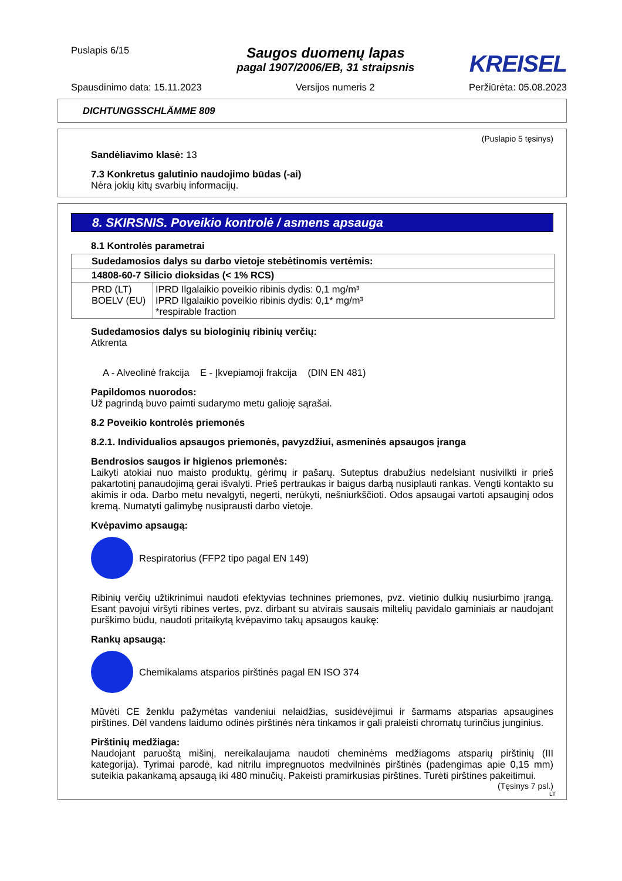Puslapis 6/15
Saugos duomenų lapas
pagal 1907/2006/EB, 31 straipsnis
KREISEL
Spausdinimo data: 15.11.2023 Versijos numeris 2 Peržiūrėta: 05.08.2023
DICHTUNGSSCHLÄMME 809
(Puslapio 5 tęsinys)
Sandėliavimo klasė: 13
7.3 Konkretus galutinio naudojimo būdas (-ai)
Nėra jokių kitų svarbių informacijų.
8. SKIRSNIS. Poveikio kontrolė / asmens apsauga
8.1 Kontrolės parametrai
| Sudedamosios dalys su darbo vietoje stebėtinomis vertėmis: | |
| --- | --- |
| 14808-60-7 Silicio dioksidas (< 1% RCS) | |
| PRD (LT) BOELV (EU) | IPRD Ilgalaikio poveikio ribinis dydis: 0,1 mg/m³ IPRD Ilgalaikio poveikio ribinis dydis: 0,1* mg/m³ *respirable fraction |
Sudedamosios dalys su biologinių ribinių verčių:
Atkrenta
A - Alveolinė frakcija E - Įkvepiamoji frakcija (DIN EN 481)
Papildomos nuorodos:
Už pagrindą buvo paimti sudarymo metu galioję sąrašai.
8.2 Poveikio kontrolės priemonės
8.2.1. Individualios apsaugos priemonės, pavyzdžiui, asmeninės apsaugos įranga
Bendrosios saugos ir higienos priemonės:
Laikyti atokiai nuo maisto produktų, gėrimų ir pašarų. Suteptus drabužius nedelsiant nusivilkti ir prieš pakartotinį panaudojimą gerai išvalyti. Prieš pertraukas ir baigus darbą nusiplauti rankas. Vengti kontakto su akimis ir oda. Darbo metu nevalgyti, negerti, nerūkyti, nešniurkščioti. Odos apsaugai vartoti apsauginį odos kremą. Numatyti galimybę nusiprausti darbo vietoje.
Kvėpavimo apsaugą:
Respiratorius (FFP2 tipo pagal EN 149)
Ribinių verčių užtikrinimui naudoti efektyvias technines priemones, pvz. vietinio dulkių nusiurbimo įrangą. Esant pavojui viršyti ribines vertes, pvz. dirbant su atvirais sausais miltelių pavidalo gaminiais ar naudojant purškimo būdu, naudoti pritaikytą kvėpavimo takų apsaugos kaukę:
Rankų apsaugą:
Chemikalams atsparios pirštinės pagal EN ISO 374
Mūvėti CE ženklu pažymėtas vandeniui nelaidžias, susidėvėjimui ir šarmams atsparias apsaugines pirštines. Dėl vandens laidumo odinės pirštinės nėra tinkamos ir gali praleisti chromatų turinčius junginius.
Pirštinių medžiaga:
Naudojant paruoštą mišinį, nereikalaujama naudoti cheminėms medžiagoms atsparių pirštinių (III kategorija). Tyrimai parodė, kad nitrilu impregnuotos medvilninės pirštinės (padengimas apie 0,15 mm) suteikia pakankamą apsaugą iki 480 minučių. Pakeisti pramirkusias pirštines. Turėti pirštines pakeitimui.
(Tęsinys 7 psl.)
LT